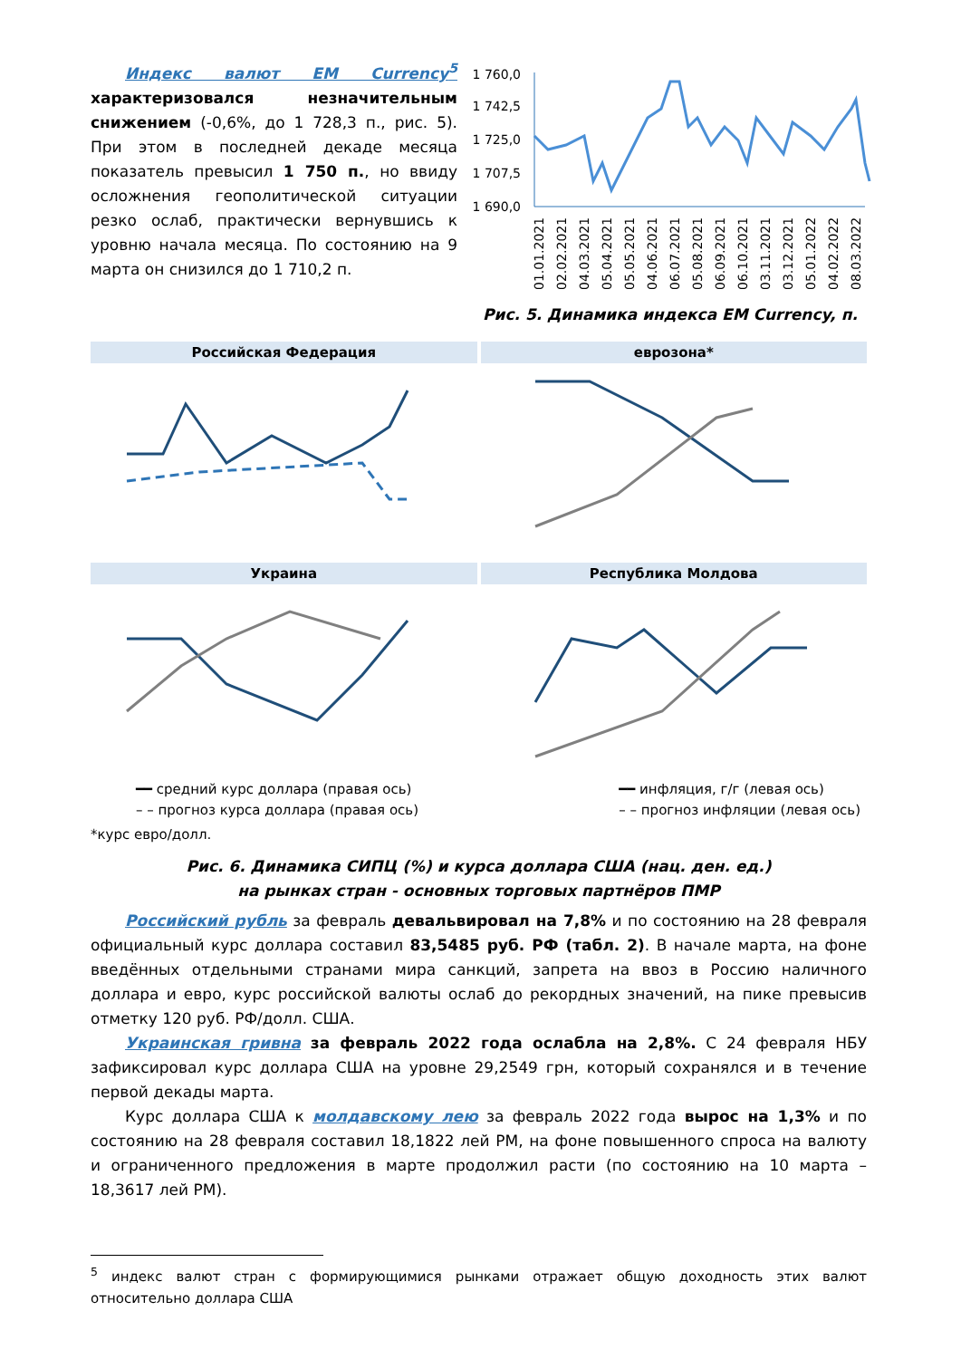Индекс валют EM Currency<sup>5</sup> характеризовался незначительным снижением (-0,6%, до 1 728,3 п., рис. 5). При этом в последней декаде месяца показатель превысил 1 750 п., но ввиду осложнения геополитической ситуации резко ослаб, практически вернувшись к уровню начала месяца. По состоянию на 9 марта он снизился до 1 710,2 п.
1 760,0
1 742,5
1 725,0
1 707,5
1 690,0
01.01.2021
02.02.2021
04.03.2021
05.04.2021
05.05.2021
04.06.2021
06.07.2021
05.08.2021
06.09.2021
06.10.2021
03.11.2021
03.12.2021
05.01.2022
04.02.2022
08.03.2022
Рис. 5. Динамика индекса EM Currency, п.
Российская Федерация
еврозона*
Украина
Республика Молдова
━━ средний курс доллара (правая ось)
– – прогноз курса доллара (правая ось)
━━ инфляция, г/г (левая ось)
– – прогноз инфляции (левая ось)
*курс евро/долл.
Рис. 6. Динамика СИПЦ (%) и курса доллара США (нац. ден. ед.)
на рынках стран - основных торговых партнёров ПМР
Российский рубль за февраль девальвировал на 7,8% и по состоянию на 28 февраля официальный курс доллара составил 83,5485 руб. РФ (табл. 2). В начале марта, на фоне введённых отдельными странами мира санкций, запрета на ввоз в Россию наличного доллара и евро, курс российской валюты ослаб до рекордных значений, на пике превысив отметку 120 руб. РФ/долл. США.
Украинская гривна за февраль 2022 года ослабла на 2,8%. С 24 февраля НБУ зафиксировал курс доллара США на уровне 29,2549 грн, который сохранялся и в течение первой декады марта.
Курс доллара США к молдавскому лею за февраль 2022 года вырос на 1,3% и по состоянию на 28 февраля составил 18,1822 лей РМ, на фоне повышенного спроса на валюту и ограниченного предложения в марте продолжил расти (по состоянию на 10 марта – 18,3617 лей РМ).
<sup>5</sup> индекс валют стран с формирующимися рынками отражает общую доходность этих валют относительно доллара США